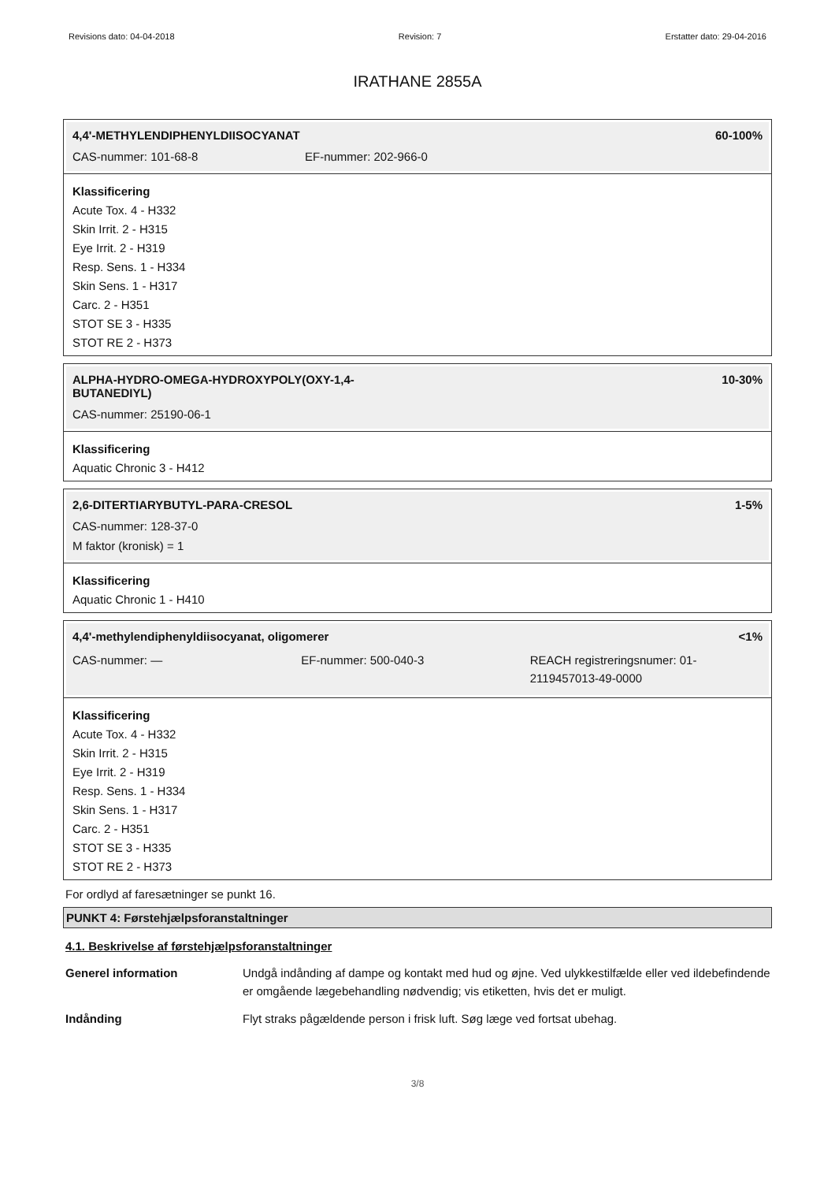Revisions dato: 04-04-2018 Revision: 7 Erstatter dato: 29-04-2016
IRATHANE 2855A
4,4'-METHYLENDIPHENYLDIISOCYANAT 60-100%
CAS-nummer: 101-68-8 EF-nummer: 202-966-0
Klassificering
Acute Tox. 4 - H332
Skin Irrit. 2 - H315
Eye Irrit. 2 - H319
Resp. Sens. 1 - H334
Skin Sens. 1 - H317
Carc. 2 - H351
STOT SE 3 - H335
STOT RE 2 - H373
ALPHA-HYDRO-OMEGA-HYDROXYPOLY(OXY-1,4-
BUTANEDIYL) 10-30%
CAS-nummer: 25190-06-1
Klassificering
Aquatic Chronic 3 - H412
2,6-DITERTIARYBUTYL-PARA-CRESOL 1-5%
CAS-nummer: 128-37-0
M faktor (kronisk) = 1
Klassificering
Aquatic Chronic 1 - H410
4,4'-methylendiphenyldiisocyanat, oligomerer <1%
CAS-nummer: — EF-nummer: 500-040-3 REACH registreringsnumer: 01-2119457013-49-0000
Klassificering
Acute Tox. 4 - H332
Skin Irrit. 2 - H315
Eye Irrit. 2 - H319
Resp. Sens. 1 - H334
Skin Sens. 1 - H317
Carc. 2 - H351
STOT SE 3 - H335
STOT RE 2 - H373
For ordlyd af faresætninger se punkt 16.
PUNKT 4: Førstehjælpsforanstaltninger
4.1. Beskrivelse af førstehjælpsforanstaltninger
| Generel information | Undgå indånding af dampe og kontakt med hud og øjne. Ved ulykkestilfælde eller ved ildebefindende er omgående lægebehandling nødvendig; vis etiketten, hvis det er muligt. |
| Indånding | Flyt straks pågældende person i frisk luft. Søg læge ved fortsat ubehag. |
3/8